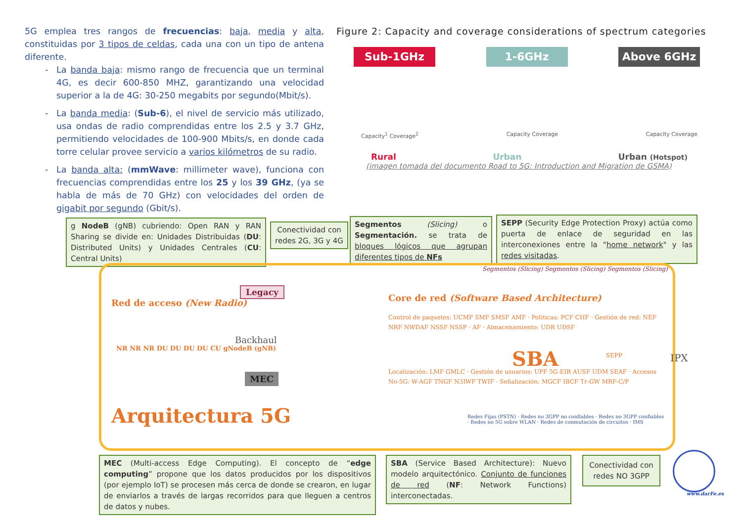5G emplea tres rangos de frecuencias: baja, media y alta, constituidas por 3 tipos de celdas, cada una con un tipo de antena diferente.
La banda baja: mismo rango de frecuencia que un terminal 4G, es decir 600-850 MHZ, garantizando una velocidad superior a la de 4G: 30-250 megabits por segundo(Mbit/s).
La banda media: (Sub-6), el nivel de servicio más utilizado, usa ondas de radio comprendidas entre los 2.5 y 3.7 GHz, permitiendo velocidades de 100-900 Mbits/s, en donde cada torre celular provee servicio a varios kilómetros de su radio.
La banda alta: (mmWave: millimeter wave), funciona con frecuencias comprendidas entre los 25 y los 39 GHz, (ya se habla de más de 70 GHz) con velocidades del orden de gigabit por segundo (Gbit/s).
Figure 2: Capacity and coverage considerations of spectrum categories
Sub-1GHz 1-6GHz Above 6GHz
Capacity<sup>1</sup> Coverage<sup>2</sup> Capacity Coverage Capacity Coverage
Rural Urban Urban (Hotspot)
(imagen tomada del documento Road to 5G: Introduction and Migration de GSMA)
g NodeB (gNB) cubriendo: Open RAN y RAN Sharing se divide en: Unidades Distribuidas (DU: Distributed Units) y Unidades Centrales (CU: Central Units)
Conectividad con redes 2G, 3G y 4G
Segmentos (Slicing) o Segmentación. se trata de bloques lógicos que agrupan diferentes tipos de NFs
SEPP (Security Edge Protection Proxy) actúa como puerta de enlace de seguridad en las interconexiones entre la "home network" y las redes visitadas.
Red de acceso (New Radio)
Legacy
Core de red (Software Based Architecture)
Segmentos (Slicing) Segmentos (Slicing) Segmentos (Slicing)
NR NR NR DU DU DU DU CU gNodeB (gNB)
Backhaul
MEC
Control de paquetes: UCMF SMF SMSF AMF · Políticas: PCF CHF · Gestión de red: NEF NRF NWDAF NSSF NSSP · AF · Almacenamiento: UDR UDSF
SBA SEPP IPX
Localización: LMF GMLC · Gestión de usuarios: UPF 5G-EIR AUSF UDM SEAF · Accesos No-5G: W-AGF TNGF N3IWF TWIF · Señalización: MGCF IBCF Tr-GW MRF-C/P
Redes Fijas (PSTN) · Redes no 3GPP no confiables · Redes no 3GPP confiables · Redes no 5G sobre WLAN · Redes de conmutación de circuitos · IMS
Arquitectura 5G
MEC (Multi-access Edge Computing). El concepto de “edge computing” propone que los datos producidos por los dispositivos (por ejemplo IoT) se procesen más cerca de donde se crearon, en lugar de enviarlos a través de largas recorridos para que lleguen a centros de datos y nubes.
SBA (Service Based Architecture): Nuevo modelo arquitectónico. Conjunto de funciones de red (NF: Network Functions) interconectadas.
Conectividad con redes NO 3GPP
www.darFe.es